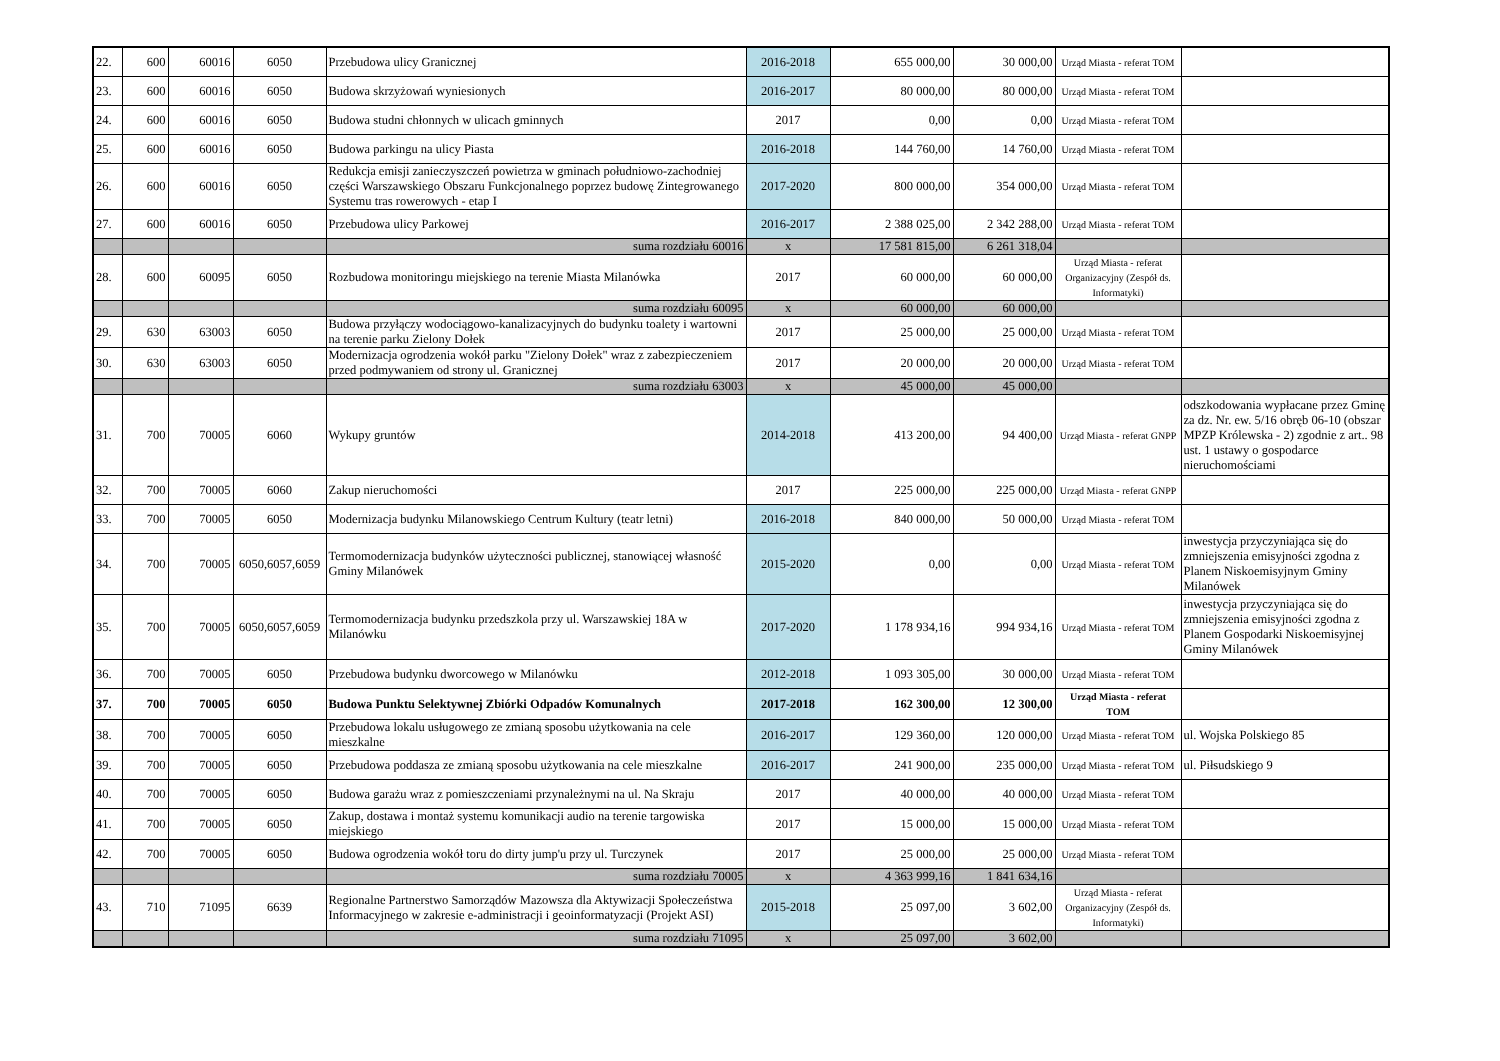| 22. | 600 | 60016 | 6050 | Przebudowa ulicy Granicznej | 2016-2018 | 655 000,00 | 30 000,00 | Urząd Miasta - referat TOM | |
| 23. | 600 | 60016 | 6050 | Budowa skrzyżowań wyniesionych | 2016-2017 | 80 000,00 | 80 000,00 | Urząd Miasta - referat TOM | |
| 24. | 600 | 60016 | 6050 | Budowa studni chłonnych w ulicach gminnych | 2017 | 0,00 | 0,00 | Urząd Miasta - referat TOM | |
| 25. | 600 | 60016 | 6050 | Budowa parkingu na ulicy Piasta | 2016-2018 | 144 760,00 | 14 760,00 | Urząd Miasta - referat TOM | |
| 26. | 600 | 60016 | 6050 | Redukcja emisji zanieczyszczeń powietrza w gminach południowo-zachodniej części Warszawskiego Obszaru Funkcjonalnego poprzez budowę Zintegrowanego Systemu tras rowerowych - etap I | 2017-2020 | 800 000,00 | 354 000,00 | Urząd Miasta - referat TOM | |
| 27. | 600 | 60016 | 6050 | Przebudowa ulicy Parkowej | 2016-2017 | 2 388 025,00 | 2 342 288,00 | Urząd Miasta - referat TOM | |
| | | | | suma rozdziału 60016 | x | 17 581 815,00 | 6 261 318,04 | | |
| 28. | 600 | 60095 | 6050 | Rozbudowa monitoringu miejskiego na terenie Miasta Milanówka | 2017 | 60 000,00 | 60 000,00 | Urząd Miasta - referat Organizacyjny (Zespół ds. Informatyki) | |
| | | | | suma rozdziału 60095 | x | 60 000,00 | 60 000,00 | | |
| 29. | 630 | 63003 | 6050 | Budowa przyłączy wodociągowo-kanalizacyjnych do budynku toalety i wartowni na terenie parku Zielony Dołek | 2017 | 25 000,00 | 25 000,00 | Urząd Miasta - referat TOM | |
| 30. | 630 | 63003 | 6050 | Modernizacja ogrodzenia wokół parku "Zielony Dołek" wraz z zabezpieczeniem przed podmywaniem od strony ul. Granicznej | 2017 | 20 000,00 | 20 000,00 | Urząd Miasta - referat TOM | |
| | | | | suma rozdziału 63003 | x | 45 000,00 | 45 000,00 | | |
| 31. | 700 | 70005 | 6060 | Wykupy gruntów | 2014-2018 | 413 200,00 | 94 400,00 | Urząd Miasta - referat GNPP | odszkodowania wypłacane przez Gminę za dz. Nr. ew. 5/16 obręb 06-10 (obszar MPZP Królewska - 2) zgodnie z art.. 98 ust. 1 ustawy o gospodarce nieruchomościami |
| 32. | 700 | 70005 | 6060 | Zakup nieruchomości | 2017 | 225 000,00 | 225 000,00 | Urząd Miasta - referat GNPP | |
| 33. | 700 | 70005 | 6050 | Modernizacja budynku Milanowskiego Centrum Kultury (teatr letni) | 2016-2018 | 840 000,00 | 50 000,00 | Urząd Miasta - referat TOM | |
| 34. | 700 | 70005 | 6050,6057,6059 | Termomodernizacja budynków użyteczności publicznej, stanowiącej własność Gminy Milanówek | 2015-2020 | 0,00 | 0,00 | Urząd Miasta - referat TOM | inwestycja przyczyniająca się do zmniejszenia emisyjności zgodna z Planem Niskoemisyjnym Gminy Milanówek |
| 35. | 700 | 70005 | 6050,6057,6059 | Termomodernizacja budynku przedszkola przy ul. Warszawskiej 18A w Milanówku | 2017-2020 | 1 178 934,16 | 994 934,16 | Urząd Miasta - referat TOM | inwestycja przyczyniająca się do zmniejszenia emisyjności zgodna z Planem Gospodarki Niskoemisyjnej Gminy Milanówek |
| 36. | 700 | 70005 | 6050 | Przebudowa budynku dworcowego w Milanówku | 2012-2018 | 1 093 305,00 | 30 000,00 | Urząd Miasta - referat TOM | |
| 37. | 700 | 70005 | 6050 | Budowa Punktu Selektywnej Zbiórki Odpadów Komunalnych | 2017-2018 | 162 300,00 | 12 300,00 | Urząd Miasta - referat TOM | |
| 38. | 700 | 70005 | 6050 | Przebudowa lokalu usługowego ze zmianą sposobu użytkowania na cele mieszkalne | 2016-2017 | 129 360,00 | 120 000,00 | Urząd Miasta - referat TOM | ul. Wojska Polskiego 85 |
| 39. | 700 | 70005 | 6050 | Przebudowa poddasza ze zmianą sposobu użytkowania na cele mieszkalne | 2016-2017 | 241 900,00 | 235 000,00 | Urząd Miasta - referat TOM | ul. Piłsudskiego 9 |
| 40. | 700 | 70005 | 6050 | Budowa garażu wraz z pomieszczeniami przynależnymi na ul. Na Skraju | 2017 | 40 000,00 | 40 000,00 | Urząd Miasta - referat TOM | |
| 41. | 700 | 70005 | 6050 | Zakup, dostawa i montaż systemu komunikacji audio na terenie targowiska miejskiego | 2017 | 15 000,00 | 15 000,00 | Urząd Miasta - referat TOM | |
| 42. | 700 | 70005 | 6050 | Budowa ogrodzenia wokół toru do dirty jump'u przy ul. Turczynek | 2017 | 25 000,00 | 25 000,00 | Urząd Miasta - referat TOM | |
| | | | | suma rozdziału 70005 | x | 4 363 999,16 | 1 841 634,16 | | |
| 43. | 710 | 71095 | 6639 | Regionalne Partnerstwo Samorządów Mazowsza dla Aktywizacji Społeczeństwa Informacyjnego w zakresie e-administracji i geoinformatyzacji (Projekt ASI) | 2015-2018 | 25 097,00 | 3 602,00 | Urząd Miasta - referat Organizacyjny (Zespół ds. Informatyki) | |
| | | | | suma rozdziału 71095 | x | 25 097,00 | 3 602,00 | | |